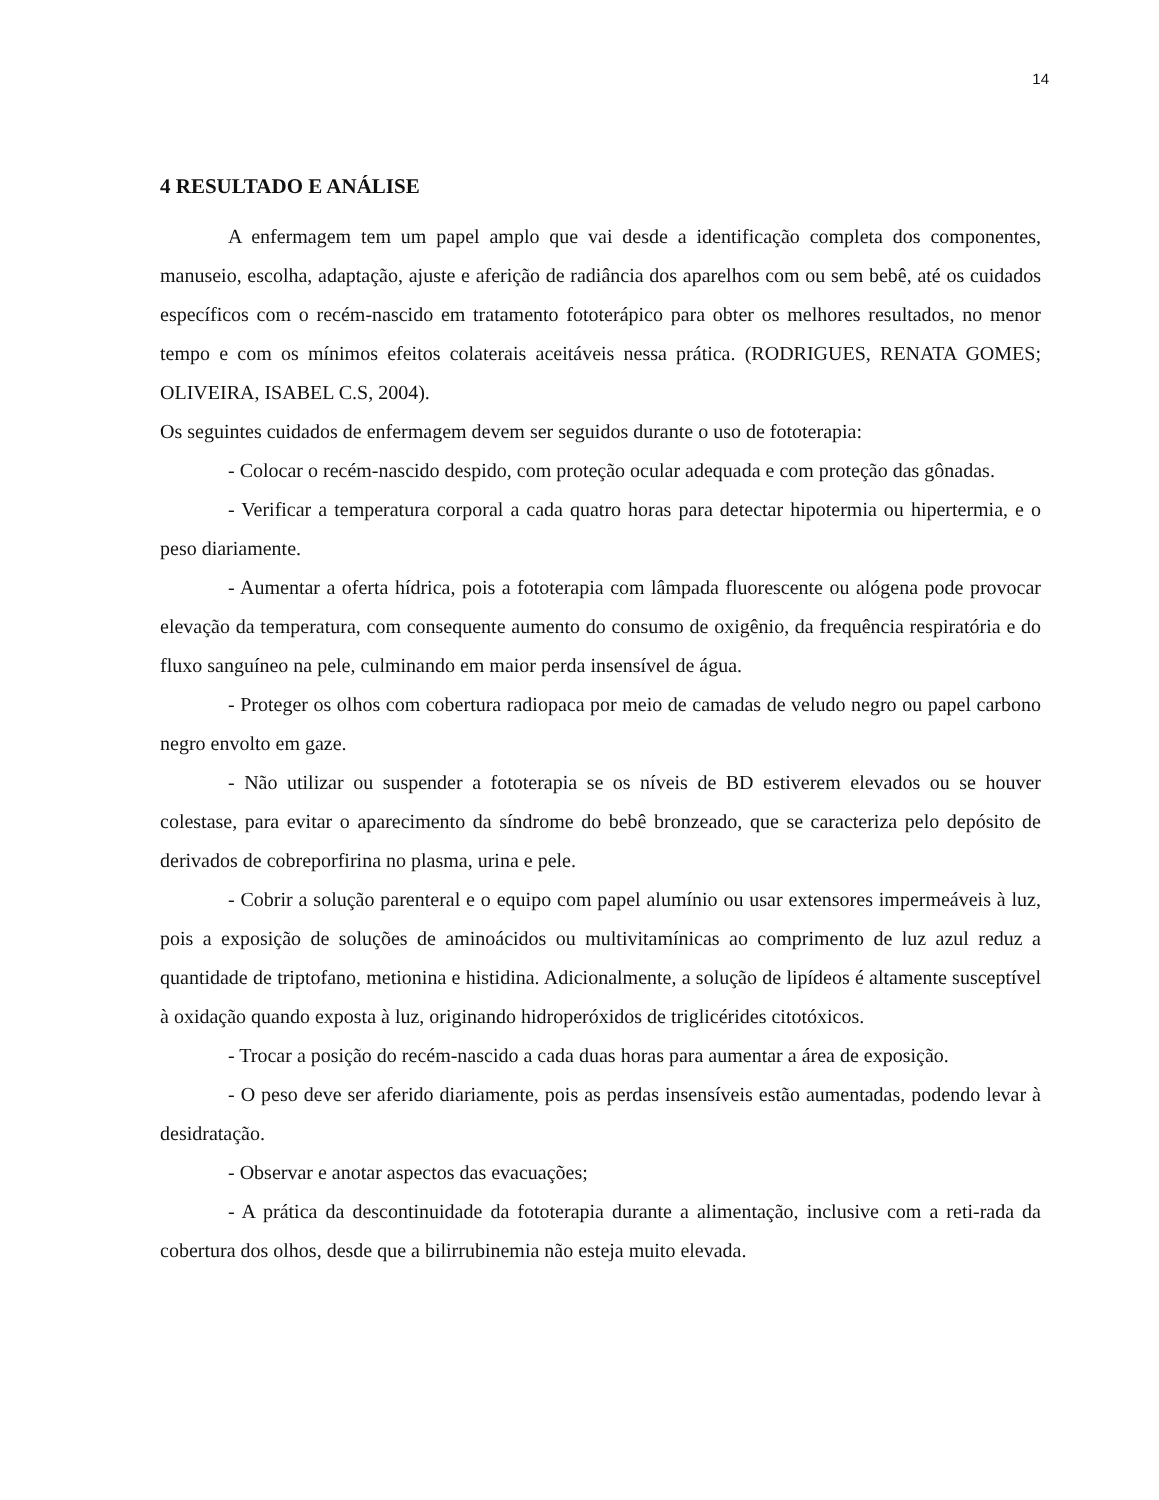14
4 RESULTADO E ANÁLISE
A enfermagem tem um papel amplo que vai desde a identificação completa dos componentes, manuseio, escolha, adaptação, ajuste e aferição de radiância dos aparelhos com ou sem bebê, até os cuidados específicos com o recém-nascido em tratamento fototerápico para obter os melhores resultados, no menor tempo e com os mínimos efeitos colaterais aceitáveis nessa prática. (RODRIGUES, RENATA GOMES; OLIVEIRA, ISABEL C.S, 2004).
Os seguintes cuidados de enfermagem devem ser seguidos durante o uso de fototerapia:
- Colocar o recém-nascido despido, com proteção ocular adequada e com proteção das gônadas.
- Verificar a temperatura corporal a cada quatro horas para detectar hipotermia ou hipertermia, e o peso diariamente.
- Aumentar a oferta hídrica, pois a fototerapia com lâmpada fluorescente ou alógena pode provocar elevação da temperatura, com consequente aumento do consumo de oxigênio, da frequência respiratória e do fluxo sanguíneo na pele, culminando em maior perda insensível de água.
- Proteger os olhos com cobertura radiopaca por meio de camadas de veludo negro ou papel carbono negro envolto em gaze.
- Não utilizar ou suspender a fototerapia se os níveis de BD estiverem elevados ou se houver colestase, para evitar o aparecimento da síndrome do bebê bronzeado, que se caracteriza pelo depósito de derivados de cobreporfirina no plasma, urina e pele.
- Cobrir a solução parenteral e o equipo com papel alumínio ou usar extensores impermeáveis à luz, pois a exposição de soluções de aminoácidos ou multivitamínicas ao comprimento de luz azul reduz a quantidade de triptofano, metionina e histidina. Adicionalmente, a solução de lipídeos é altamente susceptível à oxidação quando exposta à luz, originando hidroperóxidos de triglicérides citotóxicos.
- Trocar a posição do recém-nascido a cada duas horas para aumentar a área de exposição.
- O peso deve ser aferido diariamente, pois as perdas insensíveis estão aumentadas, podendo levar à desidratação.
- Observar e anotar aspectos das evacuações;
- A prática da descontinuidade da fototerapia durante a alimentação, inclusive com a reti-rada da cobertura dos olhos, desde que a bilirrubinemia não esteja muito elevada.